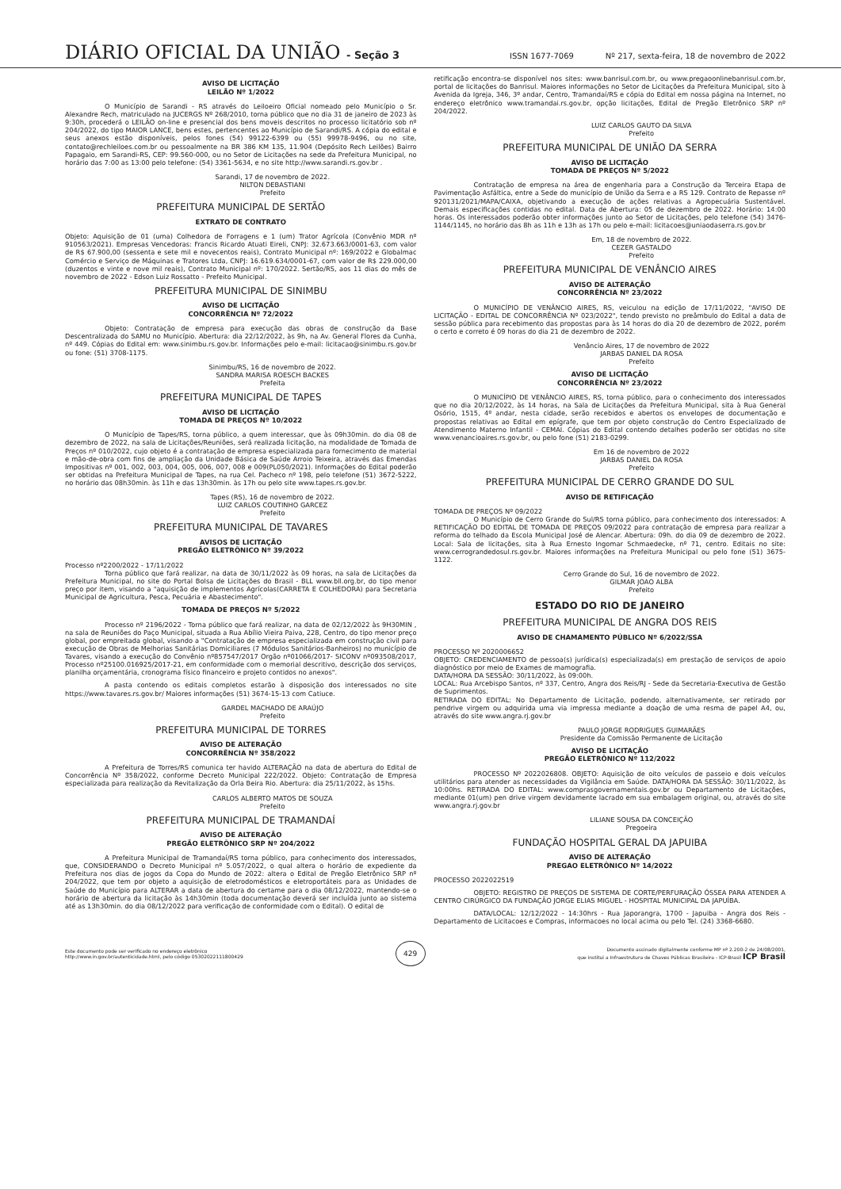DIÁRIO OFICIAL DA UNIÃO - Seção 3
ISSN 1677-7069 Nº 217, sexta-feira, 18 de novembro de 2022
AVISO DE LICITAÇÃO
LEILÃO Nº 1/2022
O Município de Sarandi - RS através do Leiloeiro Oficial nomeado pelo Município o Sr. Alexandre Rech, matriculado na JUCERGS Nº 268/2010, torna público que no dia 31 de janeiro de 2023 às 9:30h, procederá o LEILÃO on-line e presencial dos bens moveis descritos no processo licitatório sob nº 204/2022, do tipo MAIOR LANCE, bens estes, pertencentes ao Município de Sarandi/RS. A cópia do edital e seus anexos estão disponíveis, pelos fones (54) 99122-6399 ou (55) 99978-9496, ou no site, contato@rechleiloes.com.br ou pessoalmente na BR 386 KM 135, 11.904 (Depósito Rech Leilões) Bairro Papagaio, em Sarandi-RS, CEP: 99.560-000, ou no Setor de Licitações na sede da Prefeitura Municipal, no horário das 7:00 as 13:00 pelo telefone: (54) 3361-5634, e no site http://www.sarandi.rs.gov.br .
Sarandi, 17 de novembro de 2022.
NILTON DEBASTIANI
Prefeito
PREFEITURA MUNICIPAL DE SERTÃO
EXTRATO DE CONTRATO
Objeto: Aquisição de 01 (uma) Colhedora de Forragens e 1 (um) Trator Agrícola (Convênio MDR nº 910563/2021). Empresas Vencedoras: Francis Ricardo Atuati Eireli, CNPJ: 32.673.663/0001-63, com valor de R$ 67.900,00 (sessenta e sete mil e novecentos reais), Contrato Municipal nº: 169/2022 e Globalmac Comércio e Serviço de Máquinas e Tratores Ltda, CNPJ: 16.619.634/0001-67, com valor de R$ 229.000,00 (duzentos e vinte e nove mil reais), Contrato Municipal nº: 170/2022. Sertão/RS, aos 11 dias do mês de novembro de 2022 - Edson Luiz Rossatto - Prefeito Municipal.
PREFEITURA MUNICIPAL DE SINIMBU
AVISO DE LICITAÇÃO
CONCORRÊNCIA Nº 72/2022
Objeto: Contratação de empresa para execução das obras de construção da Base Descentralizada do SAMU no Município. Abertura: dia 22/12/2022, às 9h, na Av. General Flores da Cunha, nº 449. Cópias do Edital em: www.sinimbu.rs.gov.br. Informações pelo e-mail: licitacao@sinimbu.rs.gov.br ou fone: (51) 3708-1175.
Sinimbu/RS, 16 de novembro de 2022.
SANDRA MARISA ROESCH BACKES
Prefeita
PREFEITURA MUNICIPAL DE TAPES
AVISO DE LICITAÇÃO
TOMADA DE PREÇOS Nº 10/2022
O Município de Tapes/RS, torna público, a quem interessar, que às 09h30min. do dia 08 de dezembro de 2022, na sala de Licitações/Reuniões, será realizada licitação, na modalidade de Tomada de Preços nº 010/2022, cujo objeto é a contratação de empresa especializada para fornecimento de material e mão-de-obra com fins de ampliação da Unidade Básica de Saúde Arroio Teixeira, através das Emendas Impositivas nº 001, 002, 003, 004, 005, 006, 007, 008 e 009(PL050/2021). Informações do Edital poderão ser obtidas na Prefeitura Municipal de Tapes, na rua Cel. Pacheco nº 198, pelo telefone (51) 3672-5222, no horário das 08h30min. às 11h e das 13h30min. às 17h ou pelo site www.tapes.rs.gov.br.
Tapes (RS), 16 de novembro de 2022.
LUIZ CARLOS COUTINHO GARCEZ
Prefeito
PREFEITURA MUNICIPAL DE TAVARES
AVISOS DE LICITAÇÃO
PREGÃO ELETRÔNICO Nº 39/2022
Processo nº2200/2022 - 17/11/2022
Torna público que fará realizar, na data de 30/11/2022 às 09 horas, na sala de Licitações da Prefeitura Municipal, no site do Portal Bolsa de Licitações do Brasil - BLL www.bll.org.br, do tipo menor preço por item, visando a "aquisição de implementos Agrícolas(CARRETA E COLHEDORA) para Secretaria Municipal de Agricultura, Pesca, Pecuária e Abastecimento".
TOMADA DE PREÇOS Nº 5/2022
Processo nº 2196/2022 - Torna público que fará realizar, na data de 02/12/2022 às 9H30MIN , na sala de Reuniões do Paço Municipal, situada a Rua Abílio Vieira Paiva, 228, Centro, do tipo menor preço global, por empreitada global, visando a "Contratação de empresa especializada em construção civil para execução de Obras de Melhorias Sanitárias Domiciliares (7 Módulos Sanitários-Banheiros) no município de Tavares, visando a execução do Convênio nº857547/2017 Orgão nº01066/2017- SICONV nº093508/2017, Processo nº25100.016925/2017-21, em conformidade com o memorial descritivo, descrição dos serviços, planilha orçamentária, cronograma físico financeiro e projeto contidos no anexos".
A pasta contendo os editais completos estarão à disposição dos interessados no site https://www.tavares.rs.gov.br/ Maiores informações (51) 3674-15-13 com Catiuce.
GARDEL MACHADO DE ARAÚJO
Prefeito
PREFEITURA MUNICIPAL DE TORRES
AVISO DE ALTERAÇÃO
CONCORRÊNCIA Nº 358/2022
A Prefeitura de Torres/RS comunica ter havido ALTERAÇÃO na data de abertura do Edital de Concorrência Nº 358/2022, conforme Decreto Municipal 222/2022. Objeto: Contratação de Empresa especializada para realização da Revitalização da Orla Beira Rio. Abertura: dia 25/11/2022, às 15hs.
CARLOS ALBERTO MATOS DE SOUZA
Prefeito
PREFEITURA MUNICIPAL DE TRAMANDAÍ
AVISO DE ALTERAÇÃO
PREGÃO ELETRÔNICO SRP Nº 204/2022
A Prefeitura Municipal de Tramandaí/RS torna público, para conhecimento dos interessados, que, CONSIDERANDO o Decreto Municipal nº 5.057/2022, o qual altera o horário de expediente da Prefeitura nos dias de jogos da Copa do Mundo de 2022: altera o Edital de Pregão Eletrônico SRP nº 204/2022, que tem por objeto a aquisição de eletrodomésticos e eletroportáteis para as Unidades de Saúde do Município para ALTERAR a data de abertura do certame para o dia 08/12/2022, mantendo-se o horário de abertura da licitação às 14h30min (toda documentação deverá ser incluída junto ao sistema até as 13h30min. do dia 08/12/2022 para verificação de conformidade com o Edital). O edital de
retificação encontra-se disponível nos sites: www.banrisul.com.br, ou www.pregaoonlinebanrisul.com.br, portal de licitações do Banrisul. Maiores informações no Setor de Licitações da Prefeitura Municipal, sito à Avenida da Igreja, 346, 3º andar, Centro, Tramandaí/RS e cópia do Edital em nossa página na Internet, no endereço eletrônico www.tramandai.rs.gov.br, opção licitações, Edital de Pregão Eletrônico SRP nº 204/2022.
LUIZ CARLOS GAUTO DA SILVA
Prefeito
PREFEITURA MUNICIPAL DE UNIÃO DA SERRA
AVISO DE LICITAÇÃO
TOMADA DE PREÇOS Nº 5/2022
Contratação de empresa na área de engenharia para a Construção da Terceira Etapa de Pavimentação Asfáltica, entre a Sede do município de União da Serra e a RS 129. Contrato de Repasse nº 920131/2021/MAPA/CAIXA, objetivando a execução de ações relativas a Agropecuária Sustentável. Demais especificações contidas no edital. Data de Abertura: 05 de dezembro de 2022. Horário: 14:00 horas. Os interessados poderão obter informações junto ao Setor de Licitações, pelo telefone (54) 3476-1144/1145, no horário das 8h as 11h e 13h as 17h ou pelo e-mail: licitacoes@uniaodaserra.rs.gov.br
Em, 18 de novembro de 2022.
CEZER GASTALDO
Prefeito
PREFEITURA MUNICIPAL DE VENÂNCIO AIRES
AVISO DE ALTERAÇÃO
CONCORRÊNCIA Nº 23/2022
O MUNICÍPIO DE VENÂNCIO AIRES, RS, veiculou na edição de 17/11/2022, "AVISO DE LICITAÇÃO - EDITAL DE CONCORRÊNCIA Nº 023/2022", tendo previsto no preâmbulo do Edital a data de sessão pública para recebimento das propostas para às 14 horas do dia 20 de dezembro de 2022, porém o certo e correto é 09 horas do dia 21 de dezembro de 2022.
Venâncio Aires, 17 de novembro de 2022
JARBAS DANIEL DA ROSA
Prefeito
AVISO DE LICITAÇÃO
CONCORRÊNCIA Nº 23/2022
O MUNICÍPIO DE VENÂNCIO AIRES, RS, torna público, para o conhecimento dos interessados que no dia 20/12/2022, às 14 horas, na Sala de Licitações da Prefeitura Municipal, sita à Rua General Osório, 1515, 4º andar, nesta cidade, serão recebidos e abertos os envelopes de documentação e propostas relativas ao Edital em epígrafe, que tem por objeto construção do Centro Especializado de Atendimento Materno Infantil - CEMAI. Cópias do Edital contendo detalhes poderão ser obtidas no site www.venancioaires.rs.gov.br, ou pelo fone (51) 2183-0299.
Em 16 de novembro de 2022
JARBAS DANIEL DA ROSA
Prefeito
PREFEITURA MUNICIPAL DE CERRO GRANDE DO SUL
AVISO DE RETIFICAÇÃO
TOMADA DE PREÇOS Nº 09/2022
O Município de Cerro Grande do Sul/RS torna público, para conhecimento dos interessados: A RETIFICAÇÃO DO EDITAL DE TOMADA DE PREÇOS 09/2022 para contratação de empresa para realizar a reforma do telhado da Escola Municipal José de Alencar. Abertura: 09h. do dia 09 de dezembro de 2022. Local: Sala de licitações, sita à Rua Ernesto Ingomar Schmaedecke, nº 71, centro. Editais no site: www.cerrograndedosul.rs.gov.br. Maiores informações na Prefeitura Municipal ou pelo fone (51) 3675-1122.
Cerro Grande do Sul, 16 de novembro de 2022.
GILMAR JOAO ALBA
Prefeito
ESTADO DO RIO DE JANEIRO
PREFEITURA MUNICIPAL DE ANGRA DOS REIS
AVISO DE CHAMAMENTO PÚBLICO Nº 6/2022/SSA
PROCESSO Nº 2020006652
OBJETO: CREDENCIAMENTO de pessoa(s) jurídica(s) especializada(s) em prestação de serviços de apoio diagnóstico por meio de Exames de mamografia.
DATA/HORA DA SESSÃO: 30/11/2022, às 09:00h.
LOCAL: Rua Arcebispo Santos, nº 337, Centro, Angra dos Reis/RJ - Sede da Secretaria-Executiva de Gestão de Suprimentos.
RETIRADA DO EDITAL: No Departamento de Licitação, podendo, alternativamente, ser retirado por pendrive virgem ou adquirida uma via impressa mediante a doação de uma resma de papel A4, ou, através do site www.angra.rj.gov.br
PAULO JORGE RODRIGUES GUIMARÃES
Presidente da Comissão Permanente de Licitação
AVISO DE LICITAÇÃO
PREGÃO ELETRÔNICO Nº 112/2022
PROCESSO Nº 2022026808. OBJETO: Aquisição de oito veículos de passeio e dois veículos utilitários para atender as necessidades da Vigilância em Saúde. DATA/HORA DA SESSÃO: 30/11/2022, às 10:00hs. RETIRADA DO EDITAL: www.comprasgovernamentais.gov.br ou Departamento de Licitações, mediante 01(um) pen drive virgem devidamente lacrado em sua embalagem original, ou, através do site www.angra.rj.gov.br
LILIANE SOUSA DA CONCEIÇÃO
Pregoeira
FUNDAÇÃO HOSPITAL GERAL DA JAPUIBA
AVISO DE ALTERAÇÃO
PREGAO ELETRÔNICO Nº 14/2022
PROCESSO 2022022519
OBJETO: REGISTRO DE PREÇOS DE SISTEMA DE CORTE/PERFURAÇÃO ÓSSEA PARA ATENDER A CENTRO CIRÚRGICO DA FUNDAÇÃO JORGE ELIAS MIGUEL - HOSPITAL MUNICIPAL DA JAPUÍBA.
DATA/LOCAL: 12/12/2022 - 14:30hrs - Rua Japorangra, 1700 - Japuiba - Angra dos Reis - Departamento de Licitacoes e Compras, informacoes no local acima ou pelo Tel. (24) 3368-6680.
Este documento pode ser verificado no endereço eletrônico
http://www.in.gov.br/autenticidade.html, pelo código 05302022111800429
429
Documento assinado digitalmente conforme MP nº 2.200-2 de 24/08/2001,
que institui a Infraestrutura de Chaves Públicas Brasileira - ICP-Brasil ICP Brasil